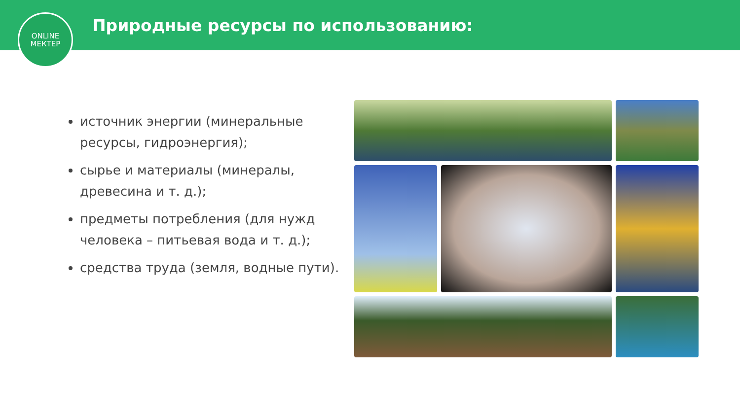Природные ресурсы по использованию:
ONLINE
МЕКТЕР
источник энергии (минеральные ресурсы, гидроэнергия);
сырье и материалы (минералы, древесина и т. д.);
предметы потребления (для нужд человека – питьевая вода и т. д.);
средства труда (земля, водные пути).